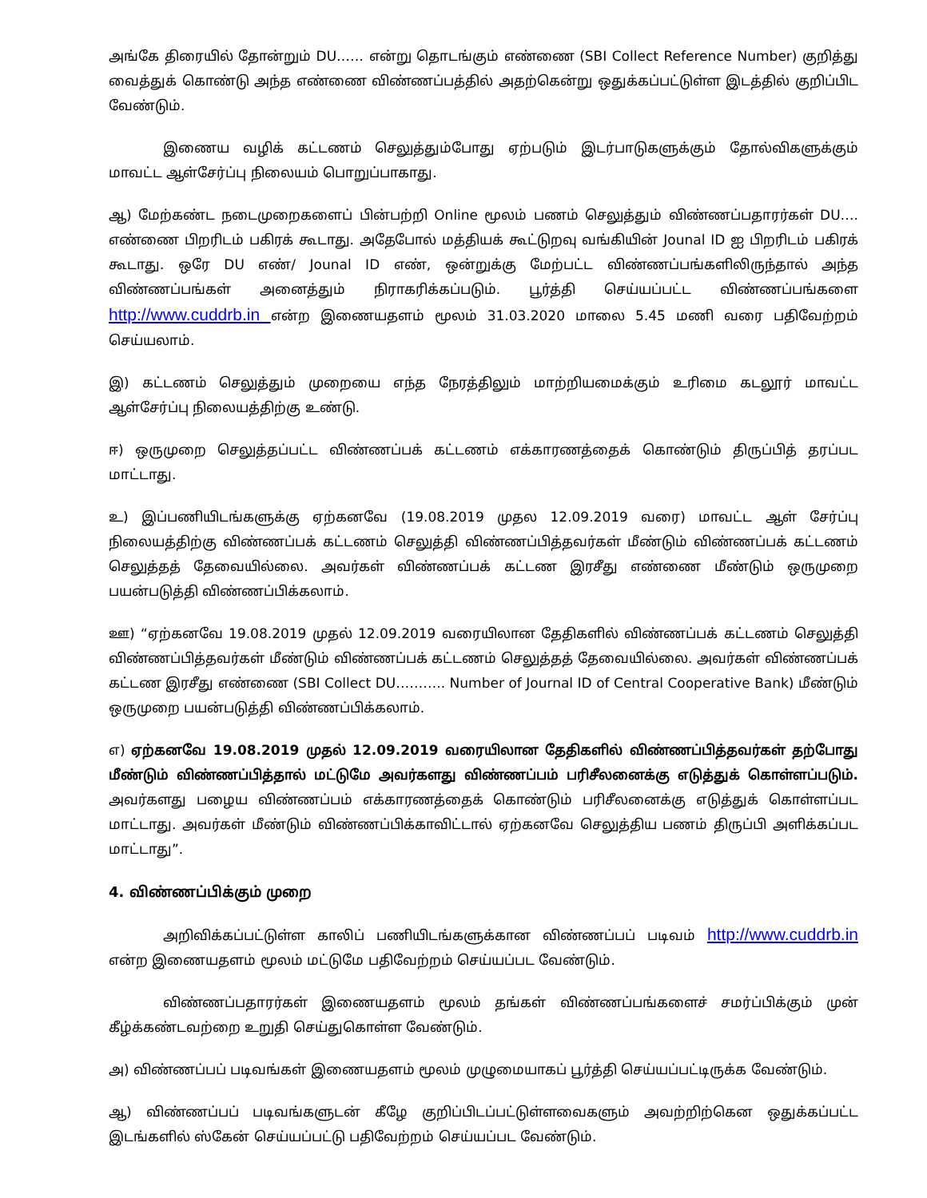அங்கே திரையில் தோன்றும் DU…… என்று தொடங்கும் எண்ணை (SBI Collect Reference Number) குறித்து வைத்துக் கொண்டு அந்த எண்ணை விண்ணப்பத்தில் அதற்கென்று ஒதுக்கப்பட்டுள்ள இடத்தில் குறிப்பிட வேண்டும்.
இணைய வழிக் கட்டணம் செலுத்தும்போது ஏற்படும் இடர்பாடுகளுக்கும் தோல்விகளுக்கும் மாவட்ட ஆள்சேர்ப்பு நிலையம் பொறுப்பாகாது.
ஆ) மேற்கண்ட நடைமுறைகளைப் பின்பற்றி Online மூலம் பணம் செலுத்தும் விண்ணப்பதாரர்கள் DU…. எண்ணை பிறரிடம் பகிரக் கூடாது. அதேபோல் மத்தியக் கூட்டுறவு வங்கியின் Jounal ID ஐ பிறரிடம் பகிரக் கூடாது. ஒரே DU எண்/ Jounal ID எண், ஒன்றுக்கு மேற்பட்ட விண்ணப்பங்களிலிருந்தால் அந்த விண்ணப்பங்கள் அனைத்தும் நிராகரிக்கப்படும். பூர்த்தி செய்யப்பட்ட விண்ணப்பங்களை http://www.cuddrb.in என்ற இணையதளம் மூலம் 31.03.2020 மாலை 5.45 மணி வரை பதிவேற்றம் செய்யலாம்.
இ) கட்டணம் செலுத்தும் முறையை எந்த நேரத்திலும் மாற்றியமைக்கும் உரிமை கடலூர் மாவட்ட ஆள்சேர்ப்பு நிலையத்திற்கு உண்டு.
ஈ) ஒருமுறை செலுத்தப்பட்ட விண்ணப்பக் கட்டணம் எக்காரணத்தைக் கொண்டும் திருப்பித் தரப்பட மாட்டாது.
உ) இப்பணியிடங்களுக்கு ஏற்கனவே (19.08.2019 முதல 12.09.2019 வரை) மாவட்ட ஆள் சேர்ப்பு நிலையத்திற்கு விண்ணப்பக் கட்டணம் செலுத்தி விண்ணப்பித்தவர்கள் மீண்டும் விண்ணப்பக் கட்டணம் செலுத்தத் தேவையில்லை. அவர்கள் விண்ணப்பக் கட்டண இரசீது எண்ணை மீண்டும் ஒருமுறை பயன்படுத்தி விண்ணப்பிக்கலாம்.
ஊ) “ஏற்கனவே 19.08.2019 முதல் 12.09.2019 வரையிலான தேதிகளில் விண்ணப்பக் கட்டணம் செலுத்தி விண்ணப்பித்தவர்கள் மீண்டும் விண்ணப்பக் கட்டணம் செலுத்தத் தேவையில்லை. அவர்கள் விண்ணப்பக் கட்டண இரசீது எண்ணை (SBI Collect DU……….. Number of Journal ID of Central Cooperative Bank) மீண்டும் ஒருமுறை பயன்படுத்தி விண்ணப்பிக்கலாம்.
எ) ஏற்கனவே 19.08.2019 முதல் 12.09.2019 வரையிலான தேதிகளில் விண்ணப்பித்தவர்கள் தற்போது மீண்டும் விண்ணப்பித்தால் மட்டுமே அவர்களது விண்ணப்பம் பரிசீலனைக்கு எடுத்துக் கொள்ளப்படும். அவர்களது பழைய விண்ணப்பம் எக்காரணத்தைக் கொண்டும் பரிசீலனைக்கு எடுத்துக் கொள்ளப்பட மாட்டாது. அவர்கள் மீண்டும் விண்ணப்பிக்காவிட்டால் ஏற்கனவே செலுத்திய பணம் திருப்பி அளிக்கப்பட மாட்டாது”.
4. விண்ணப்பிக்கும் முறை
அறிவிக்கப்பட்டுள்ள காலிப் பணியிடங்களுக்கான விண்ணப்பப் படிவம் http://www.cuddrb.in என்ற இணையதளம் மூலம் மட்டுமே பதிவேற்றம் செய்யப்பட வேண்டும்.
விண்ணப்பதாரர்கள் இணையதளம் மூலம் தங்கள் விண்ணப்பங்களைச் சமர்ப்பிக்கும் முன் கீழ்க்கண்டவற்றை உறுதி செய்துகொள்ள வேண்டும்.
அ) விண்ணப்பப் படிவங்கள் இணையதளம் மூலம் முழுமையாகப் பூர்த்தி செய்யப்பட்டிருக்க வேண்டும்.
ஆ) விண்ணப்பப் படிவங்களுடன் கீழே குறிப்பிடப்பட்டுள்ளவைகளும் அவற்றிற்கென ஒதுக்கப்பட்ட இடங்களில் ஸ்கேன் செய்யப்பட்டு பதிவேற்றம் செய்யப்பட வேண்டும்.